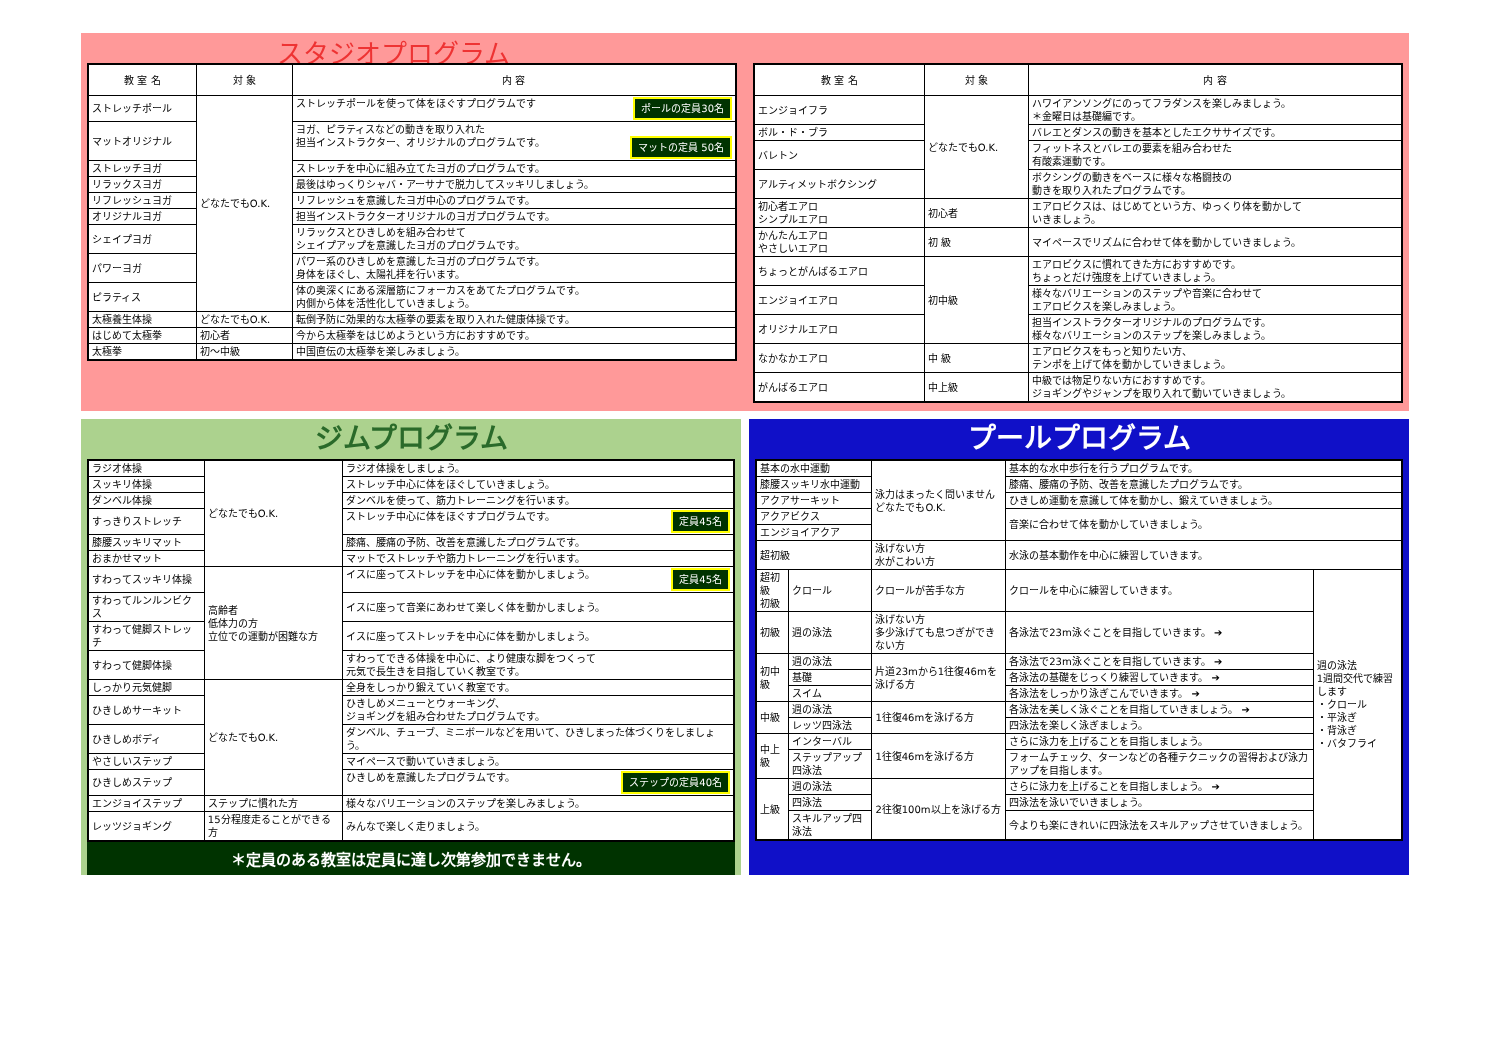スタジオプログラム
| 教 室 名 | 対 象 | 内 容 |
| --- | --- | --- |
| ストレッチポール | どなたでもO.K. | ストレッチポールを使って体をほぐすプログラムです ポールの定員30名 |
| マットオリジナル | | ヨガ、ピラティスなどの動きを取り入れた 担当インストラクター、オリジナルのプログラムです。 マットの定員 50名 |
| ストレッチヨガ | | ストレッチを中心に組み立てたヨガのプログラムです。 |
| リラックスヨガ | | 最後はゆっくりシャバ・アーサナで脱力してスッキリしましょう。 |
| リフレッシュヨガ | | リフレッシュを意識したヨガ中心のプログラムです。 |
| オリジナルヨガ | | 担当インストラクターオリジナルのヨガプログラムです。 |
| シェイプヨガ | | リラックスとひきしめを組み合わせて シェイプアップを意識したヨガのプログラムです。 |
| パワーヨガ | | パワー系のひきしめを意識したヨガのプログラムです。 身体をほぐし、太陽礼拝を行います。 |
| ピラティス | | 体の奥深くにある深層筋にフォーカスをあてたプログラムです。 内側から体を活性化していきましょう。 |
| 太極養生体操 | どなたでもO.K. | 転倒予防に効果的な太極拳の要素を取り入れた健康体操です。 |
| はじめて太極拳 | 初心者 | 今から太極拳をはじめようという方におすすめです。 |
| 太極拳 | 初～中級 | 中国直伝の太極拳を楽しみましょう。 |
| 教 室 名 | 対 象 | 内 容 |
| --- | --- | --- |
| エンジョイフラ | どなたでもO.K. | ハワイアンソングにのってフラダンスを楽しみましょう。 ＊金曜日は基礎編です。 |
| ボル・ド・ブラ | | バレエとダンスの動きを基本としたエクササイズです。 |
| バレトン | | フィットネスとバレエの要素を組み合わせた 有酸素運動です。 |
| アルティメットボクシング | | ボクシングの動きをベースに様々な格闘技の 動きを取り入れたプログラムです。 |
| 初心者エアロ シンプルエアロ | 初心者 | エアロビクスは、はじめてという方、ゆっくり体を動かして いきましょう。 |
| かんたんエアロ やさしいエアロ | 初 級 | マイペースでリズムに合わせて体を動かしていきましょう。 |
| ちょっとがんばるエアロ | 初中級 | エアロビクスに慣れてきた方におすすめです。 ちょっとだけ強度を上げていきましょう。 |
| エンジョイエアロ | | 様々なバリエーションのステップや音楽に合わせて エアロビクスを楽しみましょう。 |
| オリジナルエアロ | | 担当インストラクターオリジナルのプログラムです。 様々なバリエーションのステップを楽しみましょう。 |
| なかなかエアロ | 中 級 | エアロビクスをもっと知りたい方、 テンポを上げて体を動かしていきましょう。 |
| がんばるエアロ | 中上級 | 中級では物足りない方におすすめです。 ジョギングやジャンプを取り入れて動いていきましょう。 |
ジムプログラム
| ラジオ体操 | どなたでもO.K. | ラジオ体操をしましょう。 |
| スッキリ体操 | | ストレッチ中心に体をほぐしていきましょう。 |
| ダンベル体操 | | ダンベルを使って、筋力トレーニングを行います。 |
| すっきりストレッチ | | ストレッチ中心に体をほぐすプログラムです。 定員45名 |
| 膝腰スッキリマット | | 膝痛、腰痛の予防、改善を意識したプログラムです。 |
| おまかせマット | | マットでストレッチや筋力トレーニングを行います。 |
| すわってスッキリ体操 | 高齢者 低体力の方 立位での運動が困難な方 | イスに座ってストレッチを中心に体を動かしましょう。 定員45名 |
| すわってルンルンビクス | | イスに座って音楽にあわせて楽しく体を動かしましょう。 |
| すわって健脚ストレッチ | | イスに座ってストレッチを中心に体を動かしましょう。 |
| すわって健脚体操 | | すわってできる体操を中心に、より健康な脚をつくって 元気で長生きを目指していく教室です。 |
| しっかり元気健脚 | どなたでもO.K. | 全身をしっかり鍛えていく教室です。 |
| ひきしめサーキット | | ひきしめメニューとウォーキング、 ジョギングを組み合わせたプログラムです。 |
| ひきしめボディ | | ダンベル、チューブ、ミニボールなどを用いて、ひきしまった体づくりをしましょう。 |
| やさしいステップ | | マイペースで動いていきましょう。 |
| ひきしめステップ | | ひきしめを意識したプログラムです。 ステップの定員40名 |
| エンジョイステップ | ステップに慣れた方 | 様々なバリエーションのステップを楽しみましょう。 |
| レッツジョギング | 15分程度走ることができる方 | みんなで楽しく走りましょう。 |
＊定員のある教室は定員に達し次第参加できません。
プールプログラム
| 基本の水中運動 | | 泳力はまったく問いません どなたでもO.K. | 基本的な水中歩行を行うプログラムです。 | |
| 膝腰スッキリ水中運動 | | | 膝痛、腰痛の予防、改善を意識したプログラムです。 | |
| アクアサーキット | | | ひきしめ運動を意識して体を動かし、鍛えていきましょう。 | |
| アクアビクス | | | 音楽に合わせて体を動かしていきましょう。 | |
| エンジョイアクア | | | | |
| 超初級 | | 泳げない方 水がこわい方 | 水泳の基本動作を中心に練習していきます。 | |
| 超初級 初級 | クロール | クロールが苦手な方 | クロールを中心に練習していきます。 | 週の泳法 1週間交代で練習します ・クロール ・平泳ぎ ・背泳ぎ ・バタフライ |
| 初級 | 週の泳法 | 泳げない方 多少泳げても息つぎができない方 | 各泳法で23m泳ぐことを目指していきます。 ➔ | |
| 初中級 | 週の泳法 | 片道23mから1往復46mを泳げる方 | 各泳法で23m泳ぐことを目指していきます。 ➔ | |
| | 基礎 | | 各泳法の基礎をじっくり練習していきます。 ➔ | |
| | スイム | | 各泳法をしっかり泳ぎこんでいきます。 ➔ | |
| 中級 | 週の泳法 | 1往復46mを泳げる方 | 各泳法を美しく泳ぐことを目指していきましょう。 ➔ | |
| | レッツ四泳法 | | 四泳法を楽しく泳ぎましょう。 | |
| 中上級 | インターバル | 1往復46mを泳げる方 | さらに泳力を上げることを目指しましょう。 | |
| | ステップアップ四泳法 | | フォームチェック、ターンなどの各種テクニックの習得および泳力アップを目指します。 | |
| 上級 | 週の泳法 | 2往復100m以上を泳げる方 | さらに泳力を上げることを目指しましょう。 ➔ | |
| | 四泳法 | | 四泳法を泳いでいきましょう。 | |
| | スキルアップ四泳法 | | 今よりも楽にきれいに四泳法をスキルアップさせていきましょう。 | |